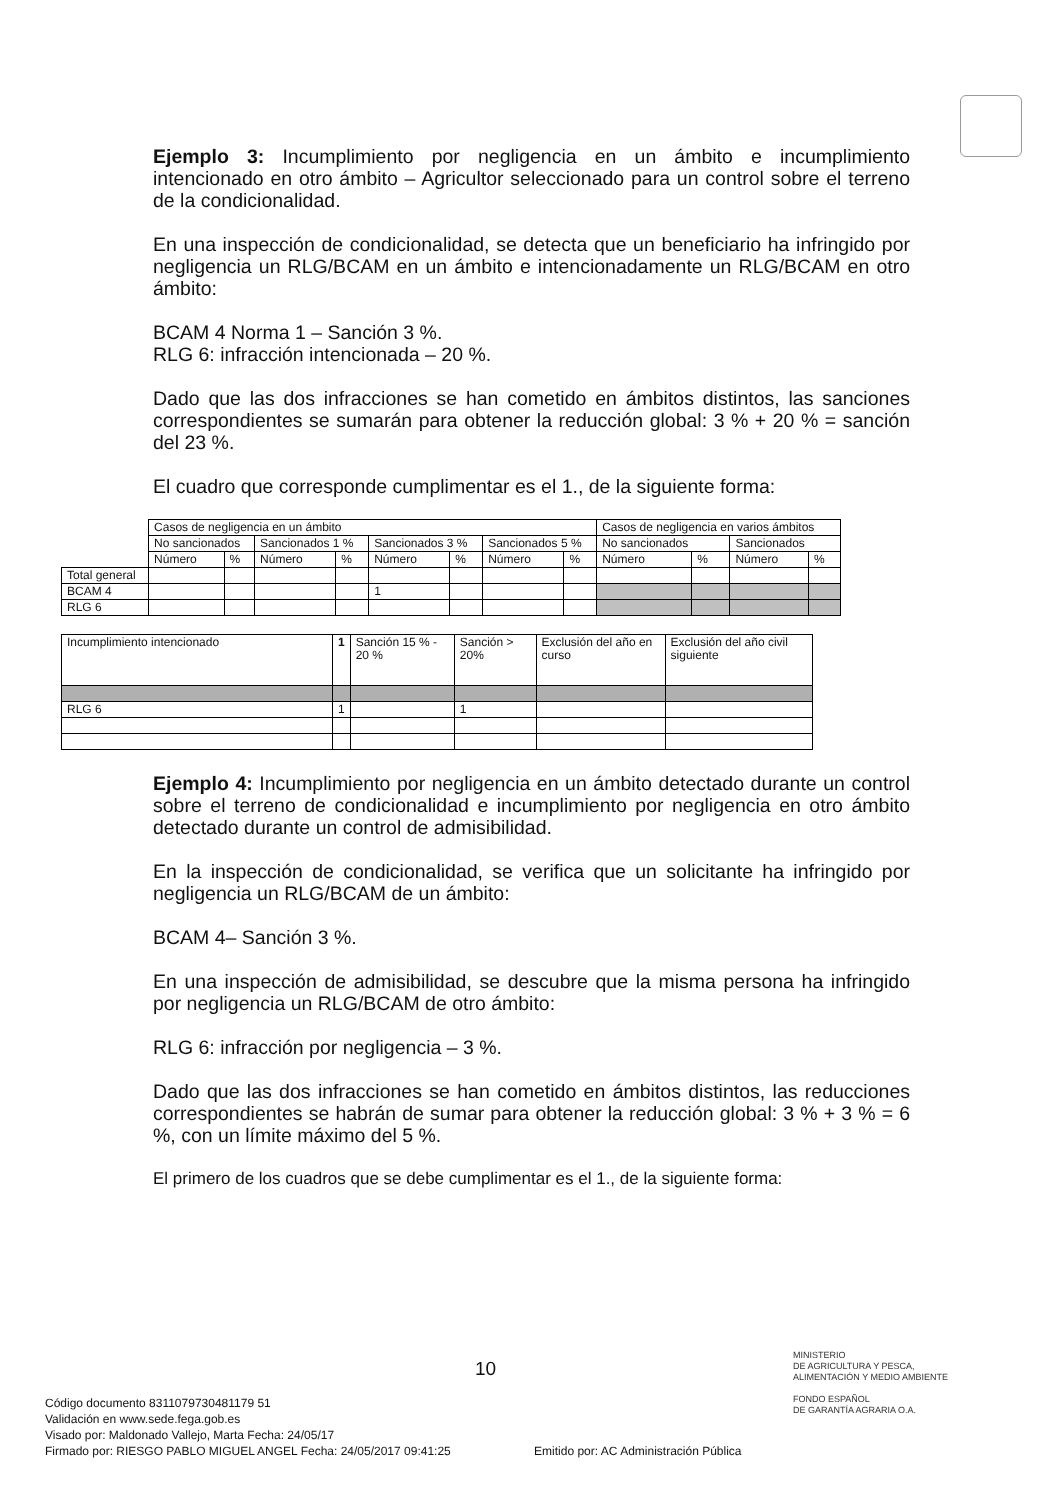Ejemplo 3: Incumplimiento por negligencia en un ámbito e incumplimiento intencionado en otro ámbito – Agricultor seleccionado para un control sobre el terreno de la condicionalidad.
En una inspección de condicionalidad, se detecta que un beneficiario ha infringido por negligencia un RLG/BCAM en un ámbito e intencionadamente un RLG/BCAM en otro ámbito:
BCAM 4 Norma 1 – Sanción 3 %.
RLG 6: infracción intencionada – 20 %.
Dado que las dos infracciones se han cometido en ámbitos distintos, las sanciones correspondientes se sumarán para obtener la reducción global: 3 % + 20 % = sanción del 23 %.
El cuadro que corresponde cumplimentar es el 1., de la siguiente forma:
| | Casos de negligencia en un ámbito | | | | | | | | Casos de negligencia en varios ámbitos | | | |
| | No sancionados | | Sancionados 1 % | | Sancionados 3 % | | Sancionados 5 % | | No sancionados | | Sancionados | |
| | Número | % | Número | % | Número | % | Número | % | Número | % | Número | % |
| Total general | | | | | | | | | | | | |
| BCAM 4 | | | | | 1 | | | | | | | |
| RLG 6 | | | | | | | | | | | | |
| Incumplimiento intencionado | 1 | Sanción 15 % - 20 % | Sanción > 20% | Exclusión del año en curso | Exclusión del año civil siguiente |
| RLG 6 | 1 | | 1 | | |
Ejemplo 4: Incumplimiento por negligencia en un ámbito detectado durante un control sobre el terreno de condicionalidad e incumplimiento por negligencia en otro ámbito detectado durante un control de admisibilidad.
En la inspección de condicionalidad, se verifica que un solicitante ha infringido por negligencia un RLG/BCAM de un ámbito:
BCAM 4– Sanción 3 %.
En una inspección de admisibilidad, se descubre que la misma persona ha infringido por negligencia un RLG/BCAM de otro ámbito:
RLG 6: infracción por negligencia – 3 %.
Dado que las dos infracciones se han cometido en ámbitos distintos, las reducciones correspondientes se habrán de sumar para obtener la reducción global: 3 % + 3 % = 6 %, con un límite máximo del 5 %.
El primero de los cuadros que se debe cumplimentar es el 1., de la siguiente forma:
10
MINISTERIO
DE AGRICULTURA Y PESCA,
ALIMENTACIÓN Y MEDIO AMBIENTE
FONDO ESPAÑOL
DE GARANTÍA AGRARIA O.A.
Código documento 8311079730481179 51
Validación en www.sede.fega.gob.es
Visado por: Maldonado Vallejo, Marta Fecha: 24/05/17
Firmado por: RIESGO PABLO MIGUEL ANGEL Fecha: 24/05/2017 09:41:25 Emitido por: AC Administración Pública